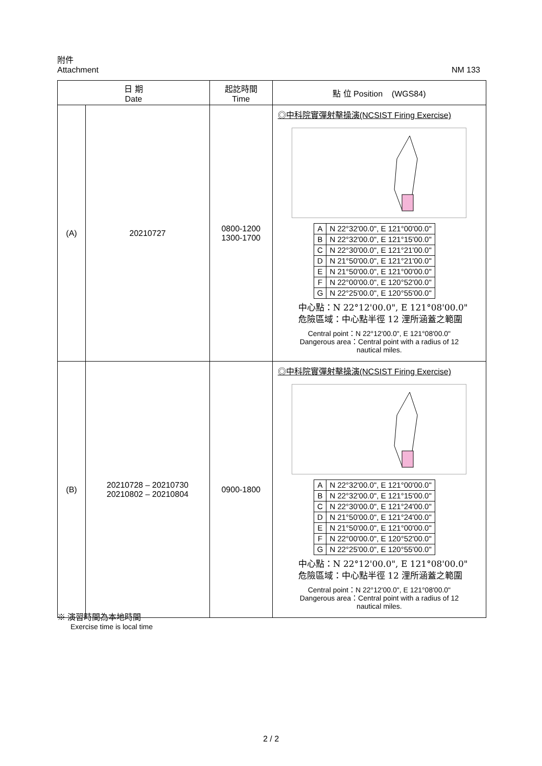附件
Attachment NM 133
| 日 期 Date | | 起訖時間 Time | 點 位 Position (WGS84) |
| --- | --- | --- | --- |
| (A) | 20210727 | 0800-1200 1300-1700 | ◎中科院實彈射擊操演(NCSIST Firing Exercise) / A / N 22°32'00.0", E 121°00'00.0" / / B / N 22°32'00.0", E 121°15'00.0" / / C / N 22°30'00.0", E 121°21'00.0" / / D / N 21°50'00.0", E 121°21'00.0" / / E / N 21°50'00.0", E 121°00'00.0" / / F / N 22°00'00.0", E 120°52'00.0" / / G / N 22°25'00.0", E 120°55'00.0" / 中心點：N 22°12'00.0", E 121°08'00.0" 危險區域：中心點半徑 12 浬所涵蓋之範圍 Central point：N 22°12'00.0", E 121°08'00.0" Dangerous area：Central point with a radius of 12 nautical miles. |
| (B) | 20210728 – 20210730 20210802 – 20210804 | 0900-1800 | ◎中科院實彈射擊操演(NCSIST Firing Exercise) / A / N 22°32'00.0", E 121°00'00.0" / / B / N 22°32'00.0", E 121°15'00.0" / / C / N 22°30'00.0", E 121°24'00.0" / / D / N 21°50'00.0", E 121°24'00.0" / / E / N 21°50'00.0", E 121°00'00.0" / / F / N 22°00'00.0", E 120°52'00.0" / / G / N 22°25'00.0", E 120°55'00.0" / 中心點：N 22°12'00.0", E 121°08'00.0" 危險區域：中心點半徑 12 浬所涵蓋之範圍 Central point：N 22°12'00.0", E 121°08'00.0" Dangerous area：Central point with a radius of 12 nautical miles. |
※ 演習時間為本地時間
Exercise time is local time
2 / 2